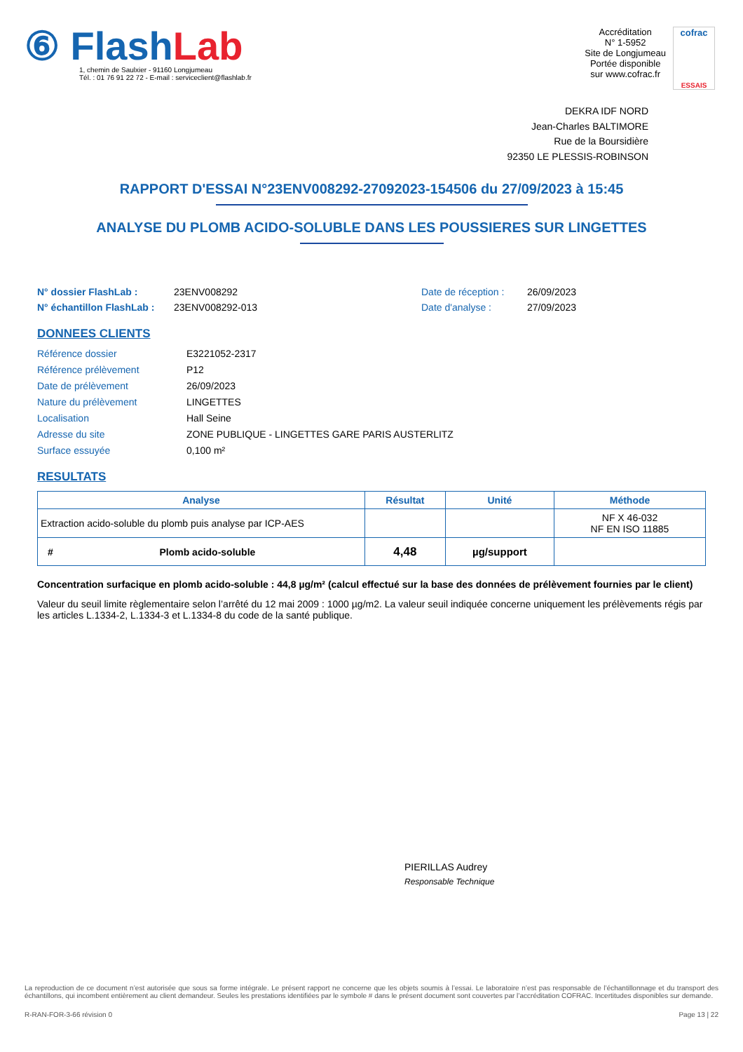⑥ FlashLab
1, chemin de Saulxier - 91160 Longjumeau
Tél. : 01 76 91 22 72 - E-mail : serviceclient@flashlab.fr
Accréditation
N° 1-5952
Site de Longjumeau
Portée disponible
sur www.cofrac.fr
cofrac
ESSAIS
DEKRA IDF NORD
Jean-Charles BALTIMORE
Rue de la Boursidière
92350 LE PLESSIS-ROBINSON
RAPPORT D'ESSAI N°23ENV008292-27092023-154506 du 27/09/2023 à 15:45
ANALYSE DU PLOMB ACIDO-SOLUBLE DANS LES POUSSIERES SUR LINGETTES
N° dossier FlashLab : 23ENV008292 Date de réception : 26/09/2023 N° échantillon FlashLab : 23ENV008292-013 Date d'analyse : 27/09/2023
DONNEES CLIENTS
Référence dossier E3221052-2317 Référence prélèvement P12 Date de prélèvement 26/09/2023 Nature du prélèvement LINGETTES Localisation Hall Seine Adresse du site ZONE PUBLIQUE - LINGETTES GARE PARIS AUSTERLITZ Surface essuyée 0,100 m²
RESULTATS
| Analyse | Résultat | Unité | Méthode |
| --- | --- | --- | --- |
| Extraction acido-soluble du plomb puis analyse par ICP-AES | | | NF X 46-032 NF EN ISO 11885 |
| # Plomb acido-soluble | 4,48 | µg/support | |
Concentration surfacique en plomb acido-soluble : 44,8 µg/m² (calcul effectué sur la base des données de prélèvement fournies par le client)
Valeur du seuil limite règlementaire selon l’arrêté du 12 mai 2009 : 1000 µg/m2. La valeur seuil indiquée concerne uniquement les prélèvements régis par les articles L.1334-2, L.1334-3 et L.1334-8 du code de la santé publique.
PIERILLAS Audrey
Responsable Technique
La reproduction de ce document n’est autorisée que sous sa forme intégrale. Le présent rapport ne concerne que les objets soumis à l’essai. Le laboratoire n’est pas responsable de l’échantillonnage et du transport des échantillons, qui incombent entièrement au client demandeur. Seules les prestations identifiées par le symbole # dans le présent document sont couvertes par l’accréditation COFRAC. Incertitudes disponibles sur demande.
R-RAN-FOR-3-66 révision 0 Page 13 | 22